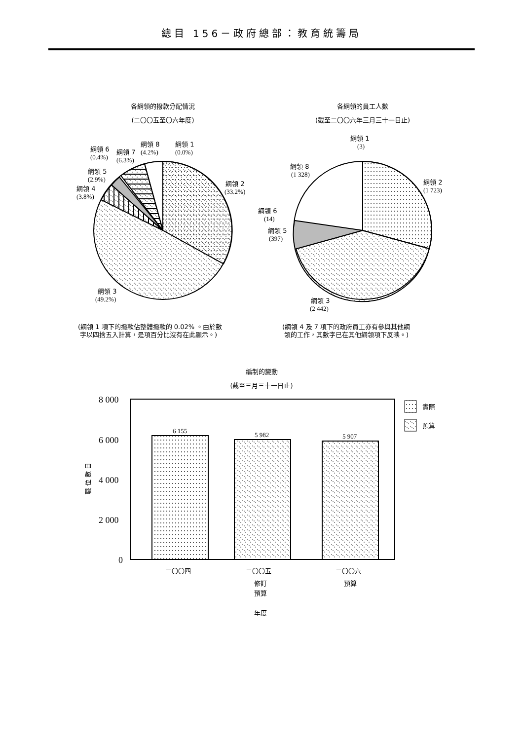總目 156－政府總部：教育統籌局
各綱領的撥款分配情況
(二〇〇五至〇六年度)
各綱領的員工人數
(截至二〇〇六年三月三十一日止)
綱領 1
(0.0%)
綱領 8
(4.2%)
綱領 7
(6.3%)
綱領 6
(0.4%)
綱領 5
(2.9%)
綱領 4
(3.8%)
綱領 2
(33.2%)
綱領 3
(49.2%)
綱領 1
(3)
綱領 8
(1 328)
綱領 2
(1 723)
綱領 6
(14)
綱領 5
(397)
綱領 3
(2 442)
(綱領 1 項下的撥款佔整體撥款的 0.02% 。由於數
字以四捨五入計算，是項百分比沒有在此顯示。)
(綱領 4 及 7 項下的政府員工亦有參與其他綱
領的工作，其數字已在其他綱領項下反映。)
編制的變動
(截至三月三十一日止)
8 000
6 000
4 000
2 000
0
職 位 數 目
6 155
5 982
5 907
實際
預算
二〇〇四
二〇〇五
修訂
預算
二〇〇六
預算
年度